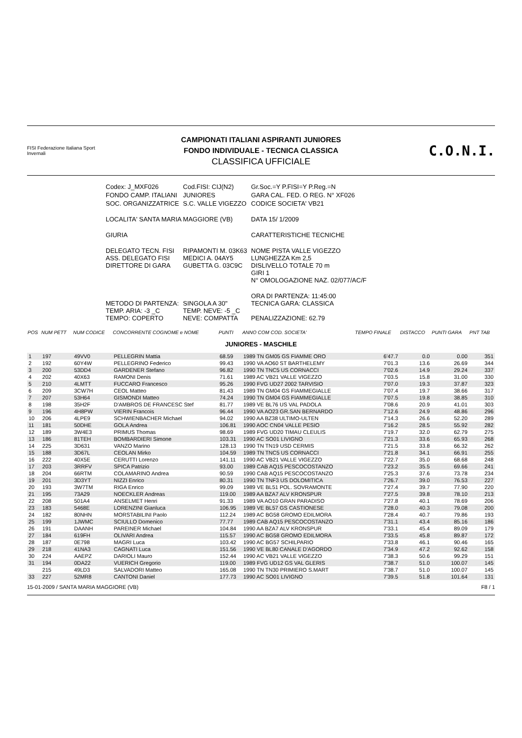FISI Federazione Italiana Sport Invernali
CAMPIONATI ITALIANI ASPIRANTI JUNIORES
FONDO INDIVIDUALE - TECNICA CLASSICA
CLASSIFICA UFFICIALE
C.O.N.I.
| Codex: J_MXF026 | Cod.FISI: CIJ(N2) | Gr.Soc.=Y P.FISI=Y P.Reg.=N |
| FONDO CAMP. ITALIANI | JUNIORES | GARA CAL. FED. O REG. N° XF026 |
| SOC. ORGANIZZATRICE | S.C. VALLE VIGEZZO | CODICE SOCIETA' VB21 |
| LOCALITA' SANTA MARIA MAGGIORE (VB) | | DATA 15/ 1/2009 |
| GIURIA | | CARATTERISTICHE TECNICHE |
| DELEGATO TECN. FISI ASS. DELEGATO FISI DIRETTORE DI GARA | RIPAMONTI M. 03K63 MEDICI A. 04AY5 GUBETTA G. 03C9C | NOME PISTA VALLE VIGEZZO LUNGHEZZA Km 2,5 DISLIVELLO TOTALE 70 m GIRI 1 N° OMOLOGAZIONE NAZ. 02/077/AC/F |
| METODO DI PARTENZA: TEMP. ARIA: -3 _C TEMPO: COPERTO | SINGOLA A 30" TEMP. NEVE: -5 _C NEVE: COMPATTA | ORA DI PARTENZA: 11:45:00 TECNICA GARA: CLASSICA PENALIZZAZIONE: 62.79 |
| POS | NUM PETT | NUM CODICE | CONCORRENTE COGNOME e NOME | PUNTI | ANNO COM COD. SOCIETA' | TEMPO FINALE | DISTACCO | PUNTI GARA | PNT TAB |
| --- | --- | --- | --- | --- | --- | --- | --- | --- | --- |
| JUNIORES - MASCHILE | | | | | | | | | |
| 1 | 197 | 49VV0 | PELLEGRIN Mattia | 68.59 | 1989 TN GM05 GS FIAMME ORO | 6'47.7 | 0.0 | 0.00 | 351 |
| 2 | 192 | 60Y4W | PELLEGRINO Federico | 99.43 | 1990 VA AO60 ST BARTHELEMY | 7'01.3 | 13.6 | 26.69 | 344 |
| 3 | 200 | 53DD4 | GARDENER Stefano | 96.82 | 1990 TN TNC5 US CORNACCI | 7'02.6 | 14.9 | 29.24 | 337 |
| 4 | 202 | 40X63 | RAMONI Denis | 71.61 | 1989 AC VB21 VALLE VIGEZZO | 7'03.5 | 15.8 | 31.00 | 330 |
| 5 | 210 | 4LMTT | FUCCARO Francesco | 95.26 | 1990 FVG UD27 2002 TARVISIO | 7'07.0 | 19.3 | 37.87 | 323 |
| 6 | 209 | 3CW7H | CEOL Matteo | 81.43 | 1989 TN GM04 GS FIAMMEGIALLE | 7'07.4 | 19.7 | 38.66 | 317 |
| 7 | 207 | 53H64 | GISMONDI Matteo | 74.24 | 1990 TN GM04 GS FIAMMEGIALLE | 7'07.5 | 19.8 | 38.85 | 310 |
| 8 | 198 | 35H2F | D'AMBROS DE FRANCESC Stef | 81.77 | 1989 VE BL76 US VAL PADOLA | 7'08.6 | 20.9 | 41.01 | 303 |
| 9 | 196 | 4H8PW | VIERIN Francois | 96.44 | 1990 VA AO23 GR.SAN BERNARDO | 7'12.6 | 24.9 | 48.86 | 296 |
| 10 | 206 | 4LPE9 | SCHWIENBACHER Michael | 94.02 | 1990 AA BZ38 ULTIMO-ULTEN | 7'14.3 | 26.6 | 52.20 | 289 |
| 11 | 181 | 50DHE | GOLA Andrea | 106.81 | 1990 AOC CN04 VALLE PESIO | 7'16.2 | 28.5 | 55.92 | 282 |
| 12 | 189 | 3W4E3 | PRIMUS Thomas | 98.69 | 1989 FVG UD20 TIMAU CLEULIS | 7'19.7 | 32.0 | 62.79 | 275 |
| 13 | 186 | 81TEH | BOMBARDIERI Simone | 103.31 | 1990 AC SO01 LIVIGNO | 7'21.3 | 33.6 | 65.93 | 268 |
| 14 | 225 | 3D631 | VANZO Marino | 128.13 | 1990 TN TN19 USD CERMIS | 7'21.5 | 33.8 | 66.32 | 262 |
| 15 | 188 | 3D67L | CEOLAN Mirko | 104.59 | 1989 TN TNC5 US CORNACCI | 7'21.8 | 34.1 | 66.91 | 255 |
| 16 | 222 | 40X5E | CERUTTI Lorenzo | 141.11 | 1990 AC VB21 VALLE VIGEZZO | 7'22.7 | 35.0 | 68.68 | 248 |
| 17 | 203 | 3RRFV | SPICA Patrizio | 93.00 | 1989 CAB AQ15 PESCOCOSTANZO | 7'23.2 | 35.5 | 69.66 | 241 |
| 18 | 204 | 66RTM | COLAMARINO Andrea | 90.59 | 1990 CAB AQ15 PESCOCOSTANZO | 7'25.3 | 37.6 | 73.78 | 234 |
| 19 | 201 | 3D3YT | NIZZI Enrico | 80.31 | 1990 TN TNF3 US DOLOMITICA | 7'26.7 | 39.0 | 76.53 | 227 |
| 20 | 193 | 3W7TM | RIGA Enrico | 99.09 | 1989 VE BL51 POL. SOVRAMONTE | 7'27.4 | 39.7 | 77.90 | 220 |
| 21 | 195 | 73A29 | NOECKLER Andreas | 119.00 | 1989 AA BZA7 ALV KRONSPUR | 7'27.5 | 39.8 | 78.10 | 213 |
| 22 | 208 | 501A4 | ANSELMET Henri | 91.33 | 1989 VA AO10 GRAN PARADISO | 7'27.8 | 40.1 | 78.69 | 206 |
| 23 | 183 | 5468E | LORENZINI Gianluca | 106.95 | 1989 VE BL57 GS CASTIONESE | 7'28.0 | 40.3 | 79.08 | 200 |
| 24 | 182 | 80NHN | MORSTABILINI Paolo | 112.24 | 1989 AC BG58 GROMO EDILMORA | 7'28.4 | 40.7 | 79.86 | 193 |
| 25 | 199 | 1JWMC | SCIULLO Domenico | 77.77 | 1989 CAB AQ15 PESCOCOSTANZO | 7'31.1 | 43.4 | 85.16 | 186 |
| 26 | 191 | DAANH | PAREINER Michael | 104.84 | 1990 AA BZA7 ALV KRONSPUR | 7'33.1 | 45.4 | 89.09 | 179 |
| 27 | 184 | 619FH | OLIVARI Andrea | 115.57 | 1990 AC BG58 GROMO EDILMORA | 7'33.5 | 45.8 | 89.87 | 172 |
| 28 | 187 | 0E798 | MAGRI Luca | 103.42 | 1990 AC BG57 SCHILPARIO | 7'33.8 | 46.1 | 90.46 | 165 |
| 29 | 218 | 41NA3 | CAGNATI Luca | 151.56 | 1990 VE BL80 CANALE D'AGORDO | 7'34.9 | 47.2 | 92.62 | 158 |
| 30 | 224 | AAEPZ | DARIOLI Mauro | 152.44 | 1990 AC VB21 VALLE VIGEZZO | 7'38.3 | 50.6 | 99.29 | 151 |
| 31 | 194 | 0DA22 | VUERICH Gregorio | 119.00 | 1989 FVG UD12 GS VAL GLERIS | 7'38.7 | 51.0 | 100.07 | 145 |
| | 215 | 49LD3 | SALVADORI Matteo | 165.08 | 1990 TN TN30 PRIMIERO S.MART | 7'38.7 | 51.0 | 100.07 | 145 |
| 33 | 227 | 52MR8 | CANTONI Daniel | 177.73 | 1990 AC SO01 LIVIGNO | 7'39.5 | 51.8 | 101.64 | 131 |
15-01-2009 / SANTA MARIA MAGGIORE (VB) F8 / 1